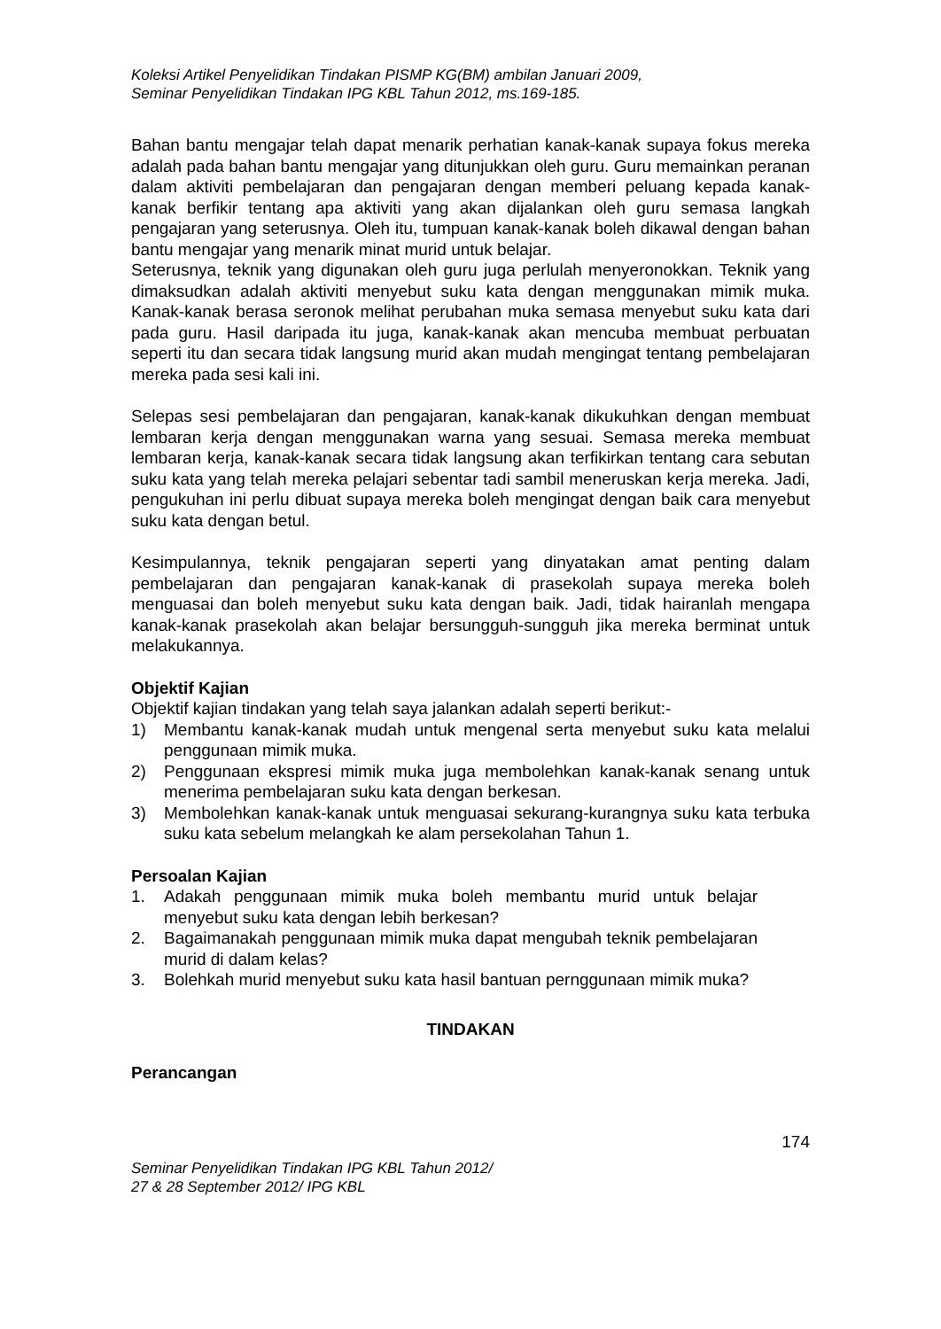Koleksi Artikel Penyelidikan Tindakan PISMP KG(BM) ambilan Januari 2009,
Seminar Penyelidikan Tindakan IPG KBL Tahun 2012, ms.169-185.
Bahan bantu mengajar telah dapat menarik perhatian kanak-kanak supaya fokus mereka adalah pada bahan bantu mengajar yang ditunjukkan oleh guru. Guru memainkan peranan dalam aktiviti pembelajaran dan pengajaran dengan memberi peluang kepada kanak-kanak berfikir tentang apa aktiviti yang akan dijalankan oleh guru semasa langkah pengajaran yang seterusnya. Oleh itu, tumpuan kanak-kanak boleh dikawal dengan bahan bantu mengajar yang menarik minat murid untuk belajar.
Seterusnya, teknik yang digunakan oleh guru juga perlulah menyeronokkan. Teknik yang dimaksudkan adalah aktiviti menyebut suku kata dengan menggunakan mimik muka. Kanak-kanak berasa seronok melihat perubahan muka semasa menyebut suku kata dari pada guru. Hasil daripada itu juga, kanak-kanak akan mencuba membuat perbuatan seperti itu dan secara tidak langsung murid akan mudah mengingat tentang pembelajaran mereka pada sesi kali ini.
Selepas sesi pembelajaran dan pengajaran, kanak-kanak dikukuhkan dengan membuat lembaran kerja dengan menggunakan warna yang sesuai. Semasa mereka membuat lembaran kerja, kanak-kanak secara tidak langsung akan terfikirkan tentang cara sebutan suku kata yang telah mereka pelajari sebentar tadi sambil meneruskan kerja mereka. Jadi, pengukuhan ini perlu dibuat supaya mereka boleh mengingat dengan baik cara menyebut suku kata dengan betul.
Kesimpulannya, teknik pengajaran seperti yang dinyatakan amat penting dalam pembelajaran dan pengajaran kanak-kanak di prasekolah supaya mereka boleh menguasai dan boleh menyebut suku kata dengan baik. Jadi, tidak hairanlah mengapa kanak-kanak prasekolah akan belajar bersungguh-sungguh jika mereka berminat untuk melakukannya.
Objektif Kajian
Objektif kajian tindakan yang telah saya jalankan adalah seperti berikut:-
1) Membantu kanak-kanak mudah untuk mengenal serta menyebut suku kata melalui penggunaan mimik muka.
2) Penggunaan ekspresi mimik muka juga membolehkan kanak-kanak senang untuk menerima pembelajaran suku kata dengan berkesan.
3) Membolehkan kanak-kanak untuk menguasai sekurang-kurangnya suku kata terbuka suku kata sebelum melangkah ke alam persekolahan Tahun 1.
Persoalan Kajian
1. Adakah penggunaan mimik muka boleh membantu murid untuk belajar menyebut suku kata dengan lebih berkesan?
2. Bagaimanakah penggunaan mimik muka dapat mengubah teknik pembelajaran murid di dalam kelas?
3. Bolehkah murid menyebut suku kata hasil bantuan pernggunaan mimik muka?
TINDAKAN
Perancangan
174
Seminar Penyelidikan Tindakan IPG KBL Tahun 2012/
27 & 28 September 2012/ IPG KBL